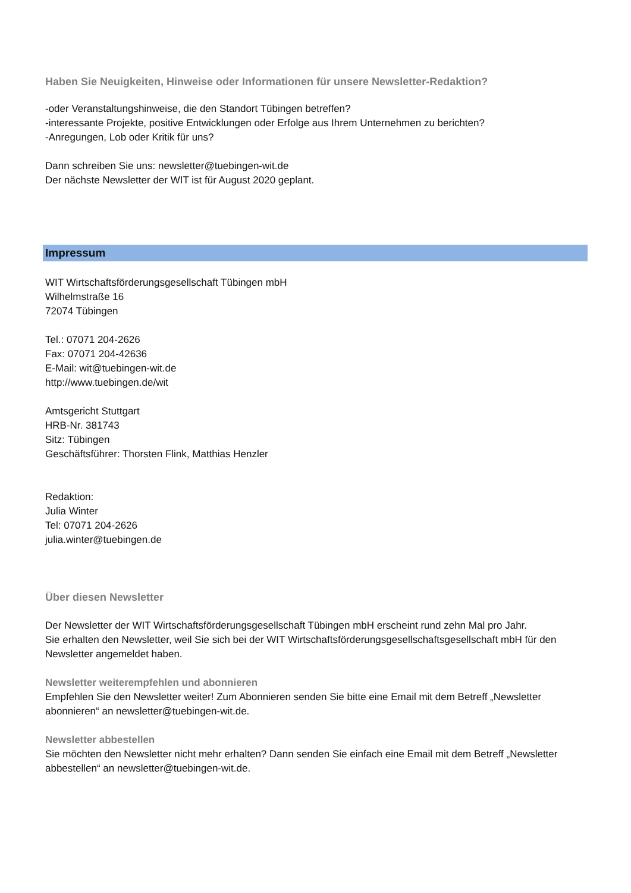Haben Sie Neuigkeiten, Hinweise oder Informationen für unsere Newsletter-Redaktion?
-oder Veranstaltungshinweise, die den Standort Tübingen betreffen?
-interessante Projekte, positive Entwicklungen oder Erfolge aus Ihrem Unternehmen zu berichten?
-Anregungen, Lob oder Kritik für uns?
Dann schreiben Sie uns: newsletter@tuebingen-wit.de
Der nächste Newsletter der WIT ist für August 2020 geplant.
Impressum
WIT Wirtschaftsförderungsgesellschaft Tübingen mbH
Wilhelmstraße 16
72074 Tübingen
Tel.: 07071 204-2626
Fax: 07071 204-42636
E-Mail: wit@tuebingen-wit.de
http://www.tuebingen.de/wit
Amtsgericht Stuttgart
HRB-Nr. 381743
Sitz: Tübingen
Geschäftsführer: Thorsten Flink, Matthias Henzler
Redaktion:
Julia Winter
Tel: 07071 204-2626
julia.winter@tuebingen.de
Über diesen Newsletter
Der Newsletter der WIT Wirtschaftsförderungsgesellschaft Tübingen mbH erscheint rund zehn Mal pro Jahr.
Sie erhalten den Newsletter, weil Sie sich bei der WIT Wirtschaftsförderungsgesellschaftsgesellschaft mbH für den Newsletter angemeldet haben.
Newsletter weiterempfehlen und abonnieren
Empfehlen Sie den Newsletter weiter! Zum Abonnieren senden Sie bitte eine Email mit dem Betreff „Newsletter abonnieren“ an newsletter@tuebingen-wit.de.
Newsletter abbestellen
Sie möchten den Newsletter nicht mehr erhalten? Dann senden Sie einfach eine Email mit dem Betreff „Newsletter abbestellen“ an newsletter@tuebingen-wit.de.